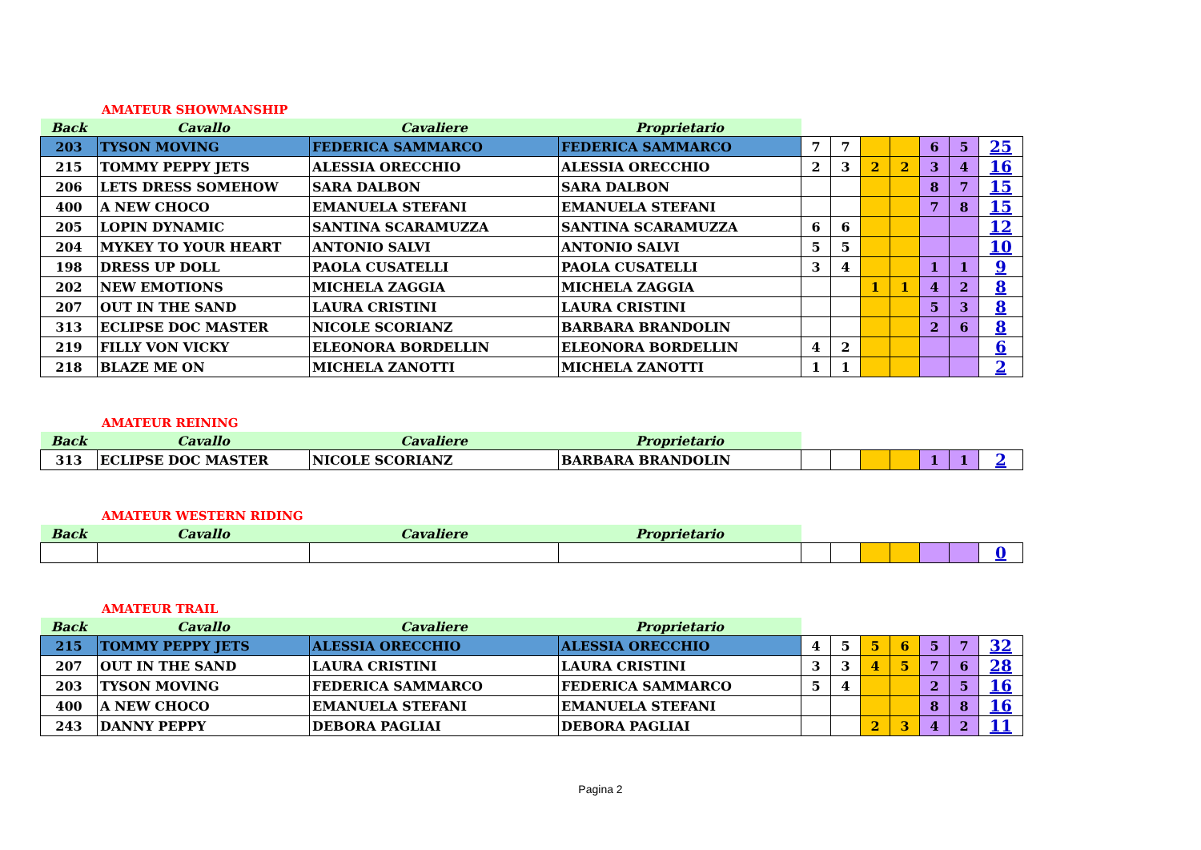AMATEUR SHOWMANSHIP
| Back | Cavallo | Cavaliere | Proprietario | | | | | | | |
| --- | --- | --- | --- | --- | --- | --- | --- | --- | --- | --- |
| 203 | TYSON MOVING | FEDERICA SAMMARCO | FEDERICA SAMMARCO | 7 | 7 | | | 6 | 5 | 25 |
| 215 | TOMMY PEPPY JETS | ALESSIA ORECCHIO | ALESSIA ORECCHIO | 2 | 3 | 2 | 2 | 3 | 4 | 16 |
| 206 | LETS DRESS SOMEHOW | SARA DALBON | SARA DALBON | | | | | 8 | 7 | 15 |
| 400 | A NEW CHOCO | EMANUELA STEFANI | EMANUELA STEFANI | | | | | 7 | 8 | 15 |
| 205 | LOPIN DYNAMIC | SANTINA SCARAMUZZA | SANTINA SCARAMUZZA | 6 | 6 | | | | | 12 |
| 204 | MYKEY TO YOUR HEART | ANTONIO SALVI | ANTONIO SALVI | 5 | 5 | | | | | 10 |
| 198 | DRESS UP DOLL | PAOLA CUSATELLI | PAOLA CUSATELLI | 3 | 4 | | | 1 | 1 | 9 |
| 202 | NEW EMOTIONS | MICHELA ZAGGIA | MICHELA ZAGGIA | | | 1 | 1 | 4 | 2 | 8 |
| 207 | OUT IN THE SAND | LAURA CRISTINI | LAURA CRISTINI | | | | | 5 | 3 | 8 |
| 313 | ECLIPSE DOC MASTER | NICOLE SCORIANZ | BARBARA BRANDOLIN | | | | | 2 | 6 | 8 |
| 219 | FILLY VON VICKY | ELEONORA BORDELLIN | ELEONORA BORDELLIN | 4 | 2 | | | | | 6 |
| 218 | BLAZE ME ON | MICHELA ZANOTTI | MICHELA ZANOTTI | 1 | 1 | | | | | 2 |
AMATEUR REINING
| Back | Cavallo | Cavaliere | Proprietario | | | | | | | |
| --- | --- | --- | --- | --- | --- | --- | --- | --- | --- | --- |
| 313 | ECLIPSE DOC MASTER | NICOLE SCORIANZ | BARBARA BRANDOLIN | | | | | 1 | 1 | 2 |
AMATEUR WESTERN RIDING
| Back | Cavallo | Cavaliere | Proprietario | | | | | | | |
| --- | --- | --- | --- | --- | --- | --- | --- | --- | --- | --- |
| | | | | | | | | | | 0 |
AMATEUR TRAIL
| Back | Cavallo | Cavaliere | Proprietario | | | | | | | |
| --- | --- | --- | --- | --- | --- | --- | --- | --- | --- | --- |
| 215 | TOMMY PEPPY JETS | ALESSIA ORECCHIO | ALESSIA ORECCHIO | 4 | 5 | 5 | 6 | 5 | 7 | 32 |
| 207 | OUT IN THE SAND | LAURA CRISTINI | LAURA CRISTINI | 3 | 3 | 4 | 5 | 7 | 6 | 28 |
| 203 | TYSON MOVING | FEDERICA SAMMARCO | FEDERICA SAMMARCO | 5 | 4 | | | 2 | 5 | 16 |
| 400 | A NEW CHOCO | EMANUELA STEFANI | EMANUELA STEFANI | | | | | 8 | 8 | 16 |
| 243 | DANNY PEPPY | DEBORA PAGLIAI | DEBORA PAGLIAI | | | 2 | 3 | 4 | 2 | 11 |
Pagina 2